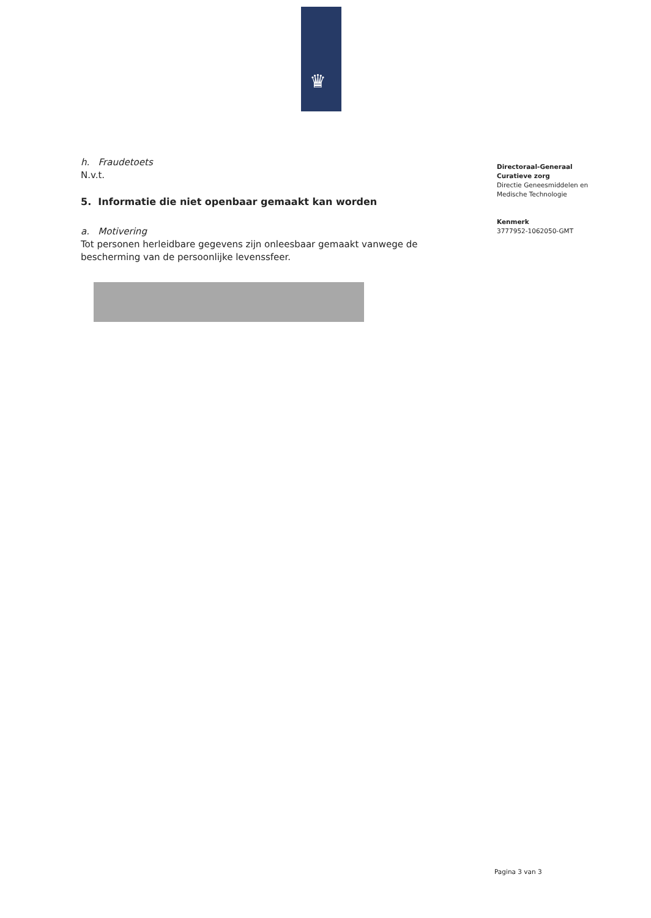♛
h. Fraudetoets
N.v.t.
5. Informatie die niet openbaar gemaakt kan worden
a. Motivering
Tot personen herleidbare gegevens zijn onleesbaar gemaakt vanwege de bescherming van de persoonlijke levenssfeer.
Directoraal-Generaal
Curatieve zorg
Directie Geneesmiddelen en
Medische Technologie
Kenmerk
3777952-1062050-GMT
Pagina 3 van 3